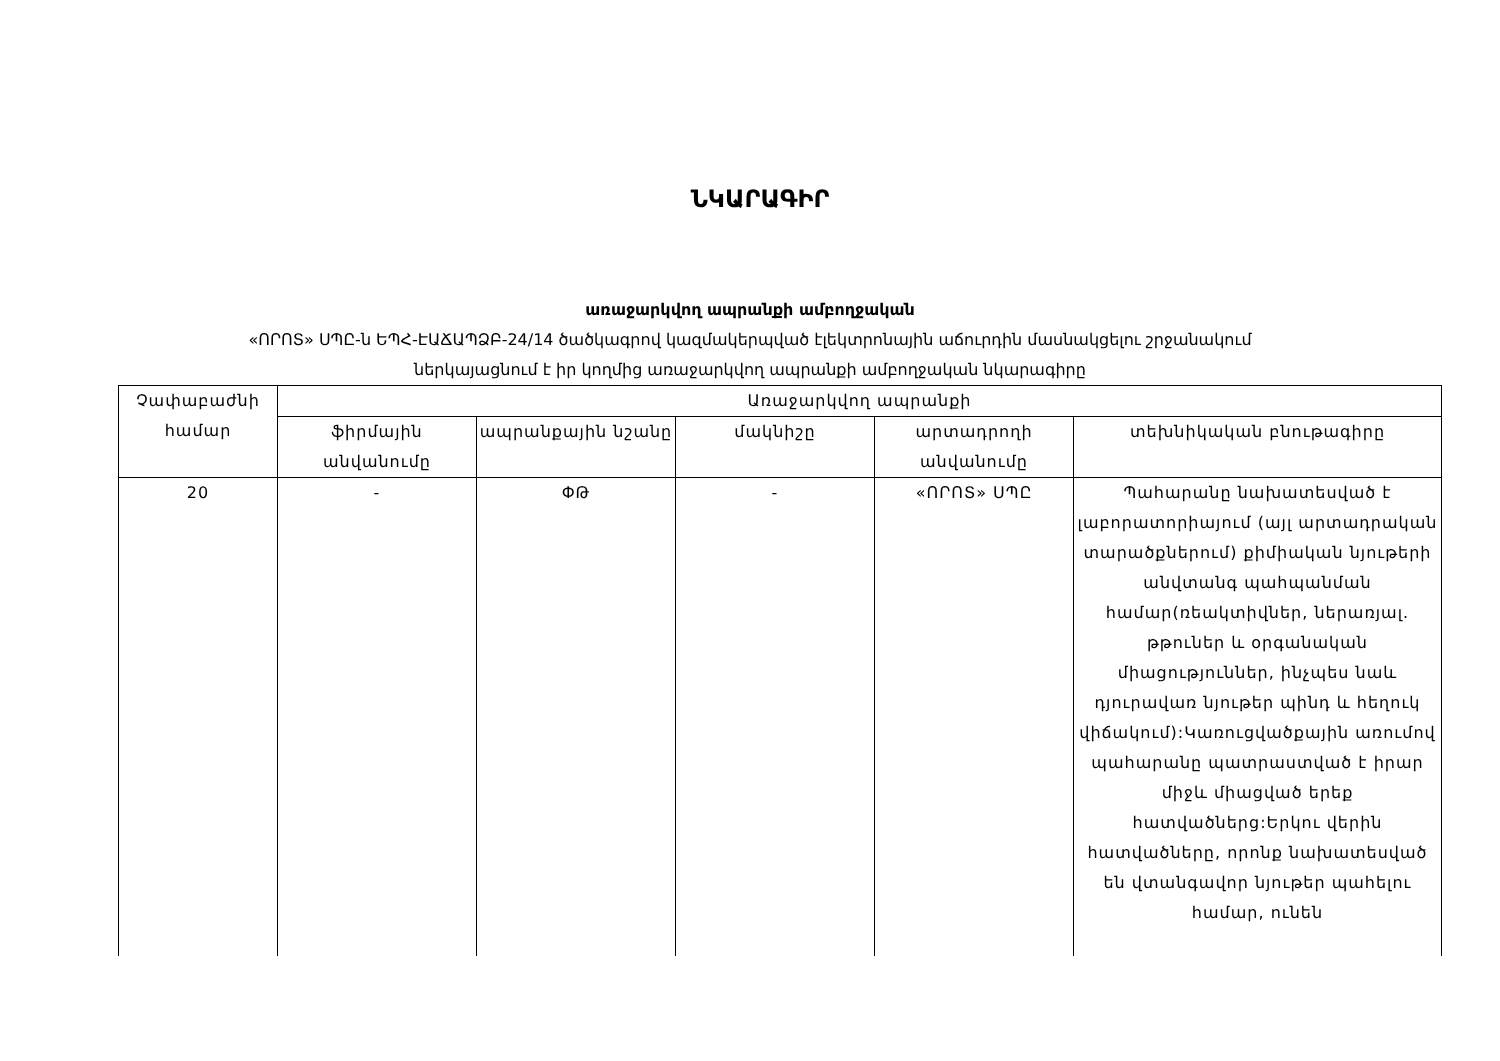ՆԿԱՐԱԳԻՐ
առաջարկվող ապրանքի ամբողջական
«ՈՐՈՏ» ՍՊԸ-ն ԵՊՀ-ԷԱՃԱՊՁԲ-24/14 ծածկագրով կազմակերպված էլեկտրոնային աճուրդին մասնակցելու շրջանակում
ներկայացնում է իր կողմից առաջարկվող ապրանքի ամբողջական նկարագիրը
| Չափաբաժնի համար | Առաջարկվող ապրանքի | | | | |
| --- | --- | --- | --- | --- | --- |
| | ֆիրմային անվանումը | ապրանքային նշանը | մակնիշը | արտադրողի անվանումը | տեխնիկական բնութագիրը |
| 20 | - | ՓԹ | - | «ՈՐՈՏ» ՍՊԸ | Պահարանը նախատեսված է լաբորատորիայում (այլ արտադրական տարածքներում) քիմիական նյութերի անվտանգ պահպանման համար(ռեակտիվներ, ներառյալ. թթուներ և օրգանական միացություններ, ինչպես նաև դյուրավառ նյութեր պինդ և հեղուկ վիճակում):Կառուցվածքային առումով պահարանը պատրաստված է իրար միջև միացված երեք հատվածներց:Երկու վերին հատվածները, որոնք նախատեսված են վտանգավոր նյութեր պահելու համար, ունեն |